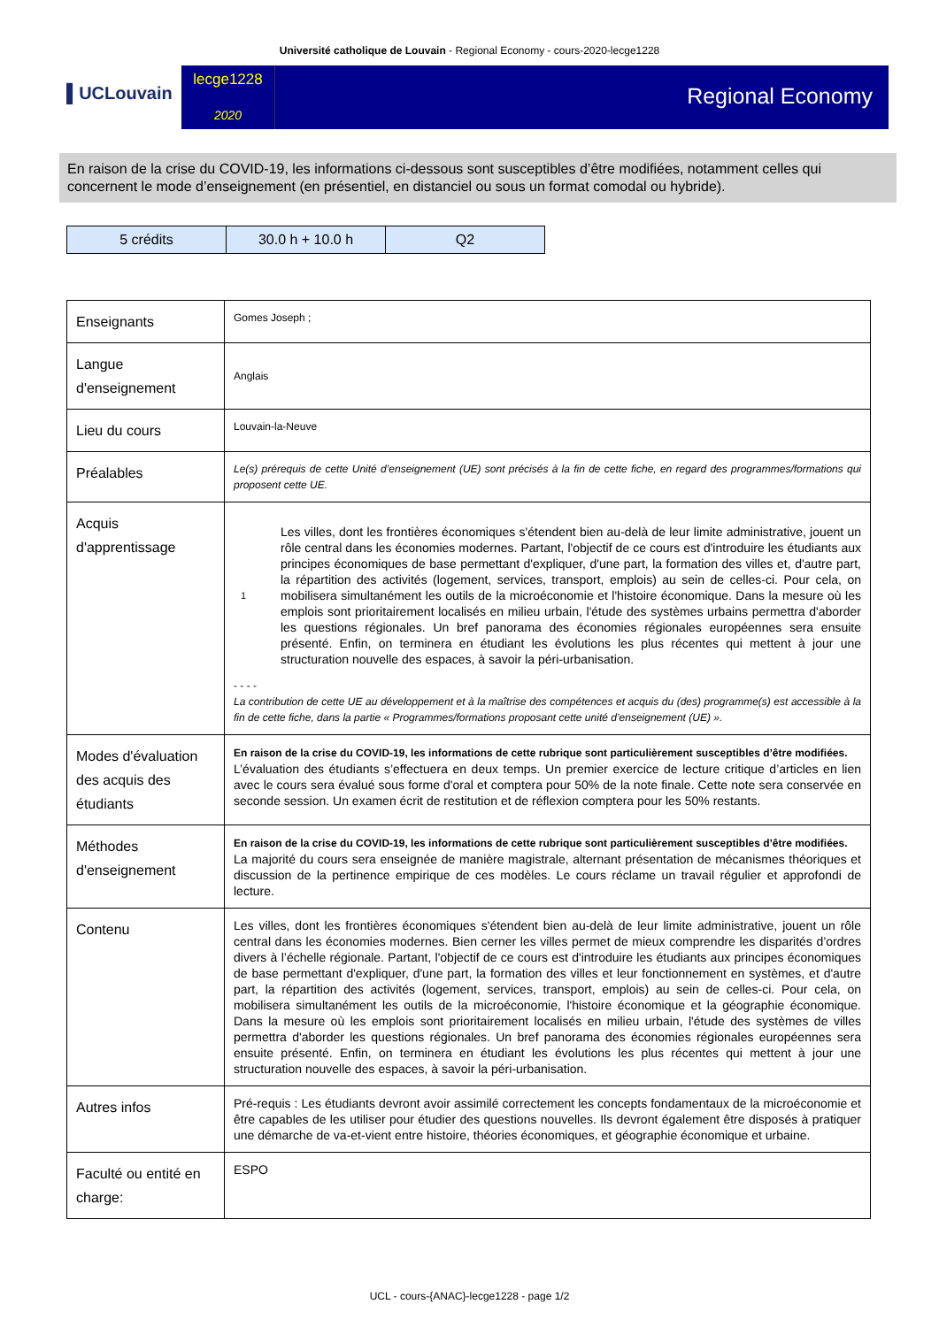Université catholique de Louvain - Regional Economy - cours-2020-lecge1228
▌UCLouvain
lecge1228
2020
Regional Economy
En raison de la crise du COVID-19, les informations ci-dessous sont susceptibles d’être modifiées, notamment celles qui concernent le mode d’enseignement (en présentiel, en distanciel ou sous un format comodal ou hybride).
| 5 crédits | 30.0 h + 10.0 h | Q2 |
| Enseignants | Gomes Joseph ; |
| Langue d'enseignement | Anglais |
| Lieu du cours | Louvain-la-Neuve |
| Préalables | Le(s) prérequis de cette Unité d’enseignement (UE) sont précisés à la fin de cette fiche, en regard des programmes/formations qui proposent cette UE. |
| Acquis d'apprentissage | 1 Les villes, dont les frontières économiques s'étendent bien au-delà de leur limite administrative, jouent un rôle central dans les économies modernes. Partant, l'objectif de ce cours est d'introduire les étudiants aux principes économiques de base permettant d'expliquer, d'une part, la formation des villes et, d'autre part, la répartition des activités (logement, services, transport, emplois) au sein de celles-ci. Pour cela, on mobilisera simultanément les outils de la microéconomie et l'histoire économique. Dans la mesure où les emplois sont prioritairement localisés en milieu urbain, l'étude des systèmes urbains permettra d'aborder les questions régionales. Un bref panorama des économies régionales européennes sera ensuite présenté. Enfin, on terminera en étudiant les évolutions les plus récentes qui mettent à jour une structuration nouvelle des espaces, à savoir la péri-urbanisation. - - - - La contribution de cette UE au développement et à la maîtrise des compétences et acquis du (des) programme(s) est accessible à la fin de cette fiche, dans la partie « Programmes/formations proposant cette unité d’enseignement (UE) ». |
| Modes d'évaluation des acquis des étudiants | En raison de la crise du COVID-19, les informations de cette rubrique sont particulièrement susceptibles d’être modifiées. L’évaluation des étudiants s’effectuera en deux temps. Un premier exercice de lecture critique d’articles en lien avec le cours sera évalué sous forme d'oral et comptera pour 50% de la note finale. Cette note sera conservée en seconde session. Un examen écrit de restitution et de réflexion comptera pour les 50% restants. |
| Méthodes d'enseignement | En raison de la crise du COVID-19, les informations de cette rubrique sont particulièrement susceptibles d’être modifiées. La majorité du cours sera enseignée de manière magistrale, alternant présentation de mécanismes théoriques et discussion de la pertinence empirique de ces modèles. Le cours réclame un travail régulier et approfondi de lecture. |
| Contenu | Les villes, dont les frontières économiques s'étendent bien au-delà de leur limite administrative, jouent un rôle central dans les économies modernes. Bien cerner les villes permet de mieux comprendre les disparités d’ordres divers à l’échelle régionale. Partant, l'objectif de ce cours est d'introduire les étudiants aux principes économiques de base permettant d'expliquer, d'une part, la formation des villes et leur fonctionnement en systèmes, et d'autre part, la répartition des activités (logement, services, transport, emplois) au sein de celles-ci. Pour cela, on mobilisera simultanément les outils de la microéconomie, l'histoire économique et la géographie économique. Dans la mesure où les emplois sont prioritairement localisés en milieu urbain, l'étude des systèmes de villes permettra d'aborder les questions régionales. Un bref panorama des économies régionales européennes sera ensuite présenté. Enfin, on terminera en étudiant les évolutions les plus récentes qui mettent à jour une structuration nouvelle des espaces, à savoir la péri-urbanisation. |
| Autres infos | Pré-requis : Les étudiants devront avoir assimilé correctement les concepts fondamentaux de la microéconomie et être capables de les utiliser pour étudier des questions nouvelles. Ils devront également être disposés à pratiquer une démarche de va-et-vient entre histoire, théories économiques, et géographie économique et urbaine. |
| Faculté ou entité en charge: | ESPO |
UCL - cours-{ANAC}-lecge1228 - page 1/2